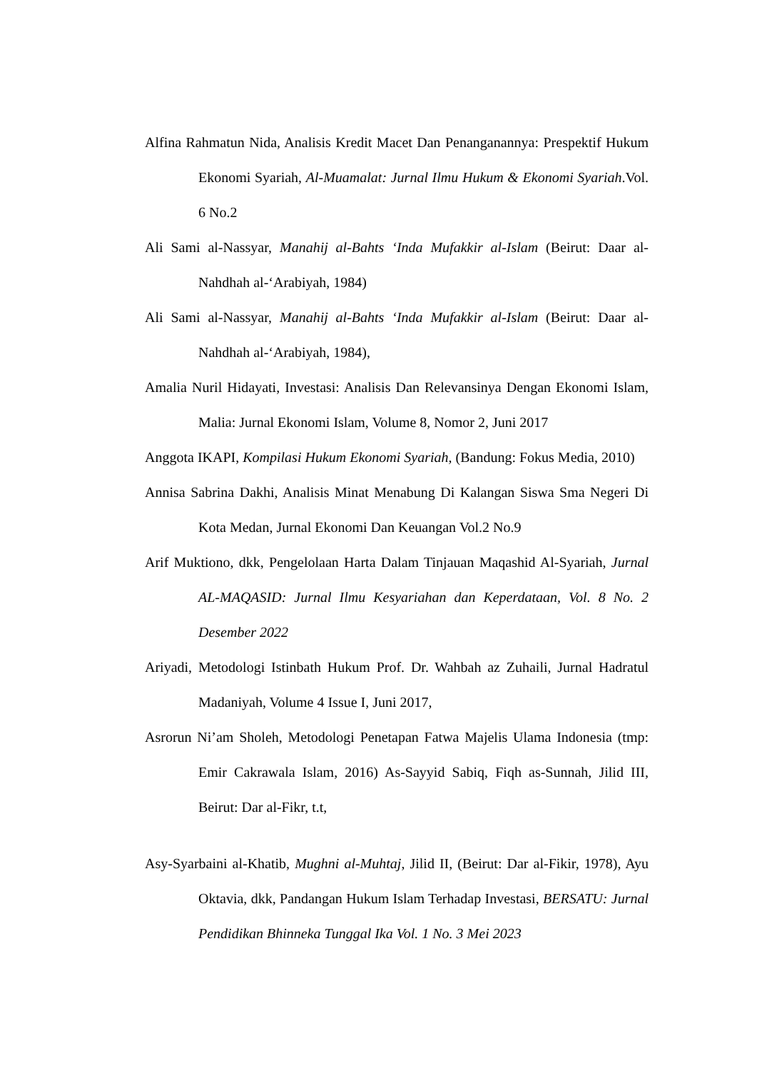Alfina Rahmatun Nida, Analisis Kredit Macet Dan Penanganannya: Prespektif Hukum Ekonomi Syariah, Al-Muamalat: Jurnal Ilmu Hukum & Ekonomi Syariah.Vol. 6 No.2
Ali Sami al-Nassyar, Manahij al-Bahts ‘Inda Mufakkir al-Islam (Beirut: Daar al-Nahdhah al-‘Arabiyah, 1984)
Ali Sami al-Nassyar, Manahij al-Bahts ‘Inda Mufakkir al-Islam (Beirut: Daar al-Nahdhah al-‘Arabiyah, 1984),
Amalia Nuril Hidayati, Investasi: Analisis Dan Relevansinya Dengan Ekonomi Islam, Malia: Jurnal Ekonomi Islam, Volume 8, Nomor 2, Juni 2017
Anggota IKAPI, Kompilasi Hukum Ekonomi Syariah, (Bandung: Fokus Media, 2010)
Annisa Sabrina Dakhi, Analisis Minat Menabung Di Kalangan Siswa Sma Negeri Di Kota Medan, Jurnal Ekonomi Dan Keuangan Vol.2 No.9
Arif Muktiono, dkk, Pengelolaan Harta Dalam Tinjauan Maqashid Al-Syariah, Jurnal AL-MAQASID: Jurnal Ilmu Kesyariahan dan Keperdataan, Vol. 8 No. 2 Desember 2022
Ariyadi, Metodologi Istinbath Hukum Prof. Dr. Wahbah az Zuhaili, Jurnal Hadratul Madaniyah, Volume 4 Issue I, Juni 2017,
Asrorun Ni’am Sholeh, Metodologi Penetapan Fatwa Majelis Ulama Indonesia (tmp: Emir Cakrawala Islam, 2016) As-Sayyid Sabiq, Fiqh as-Sunnah, Jilid III, Beirut: Dar al-Fikr, t.t,
Asy-Syarbaini al-Khatib, Mughni al-Muhtaj, Jilid II, (Beirut: Dar al-Fikir, 1978), Ayu Oktavia, dkk, Pandangan Hukum Islam Terhadap Investasi, BERSATU: Jurnal Pendidikan Bhinneka Tunggal Ika Vol. 1 No. 3 Mei 2023